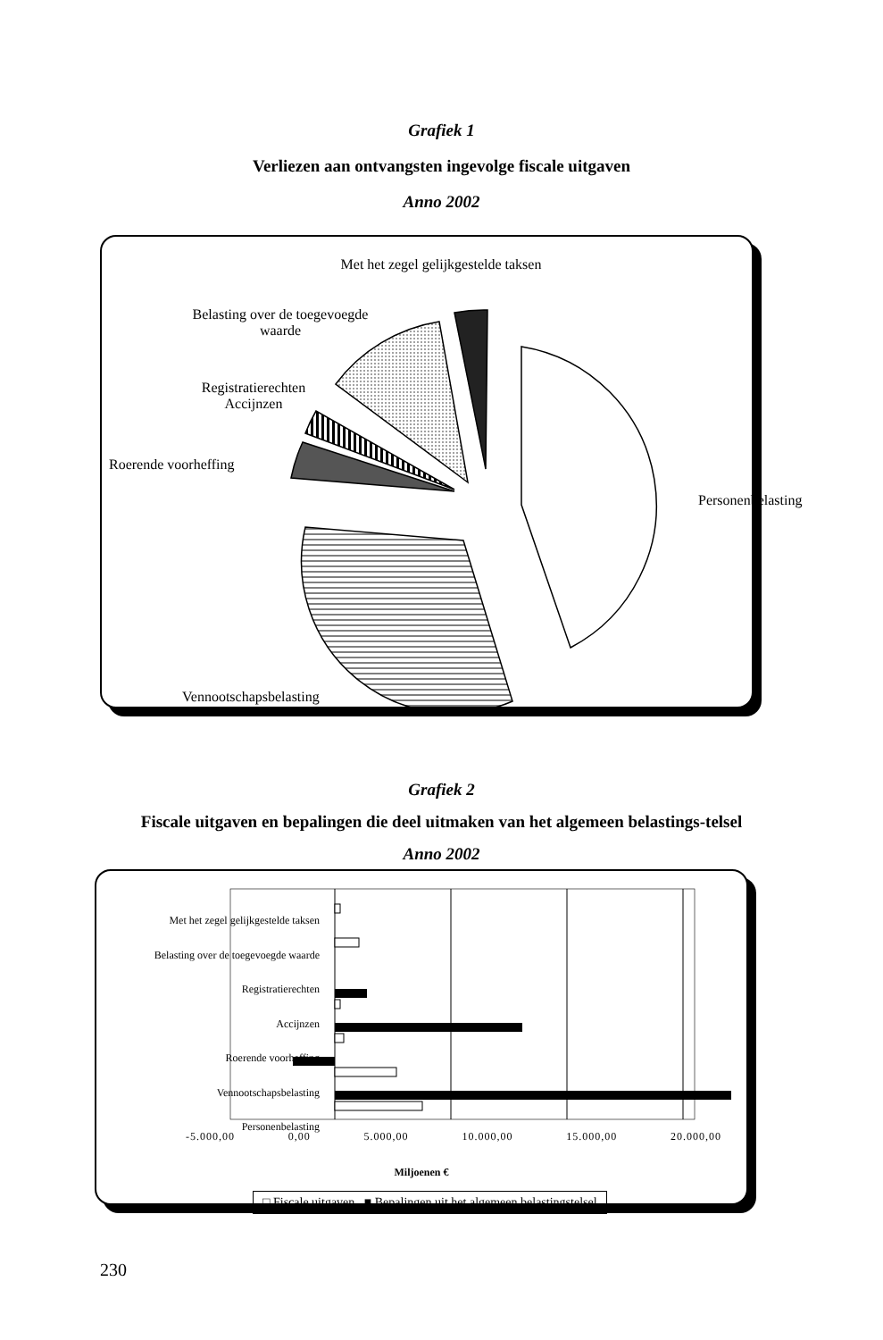Grafiek 1
Verliezen aan ontvangsten ingevolge fiscale uitgaven
Anno 2002
Met het zegel gelijkgestelde taksen
Belasting over de toegevoegde waarde
Registratierechten Accijnzen
Roerende voorheffing
Personenbelasting
Vennootschapsbelasting
Grafiek 2
Fiscale uitgaven en bepalingen die deel uitmaken van het algemeen belastings-telsel
Anno 2002
Met het zegel gelijkgestelde taksen
Belasting over de toegevoegde waarde
Registratierechten
Accijnzen
Roerende voorheffing
Vennootschapsbelasting
Personenbelasting
-5.000,00 0,00 5.000,00 10.000,00 15.000,00 20.000,00
Miljoenen €
□ Fiscale uitgaven ■ Bepalingen uit het algemeen belastingstelsel
230